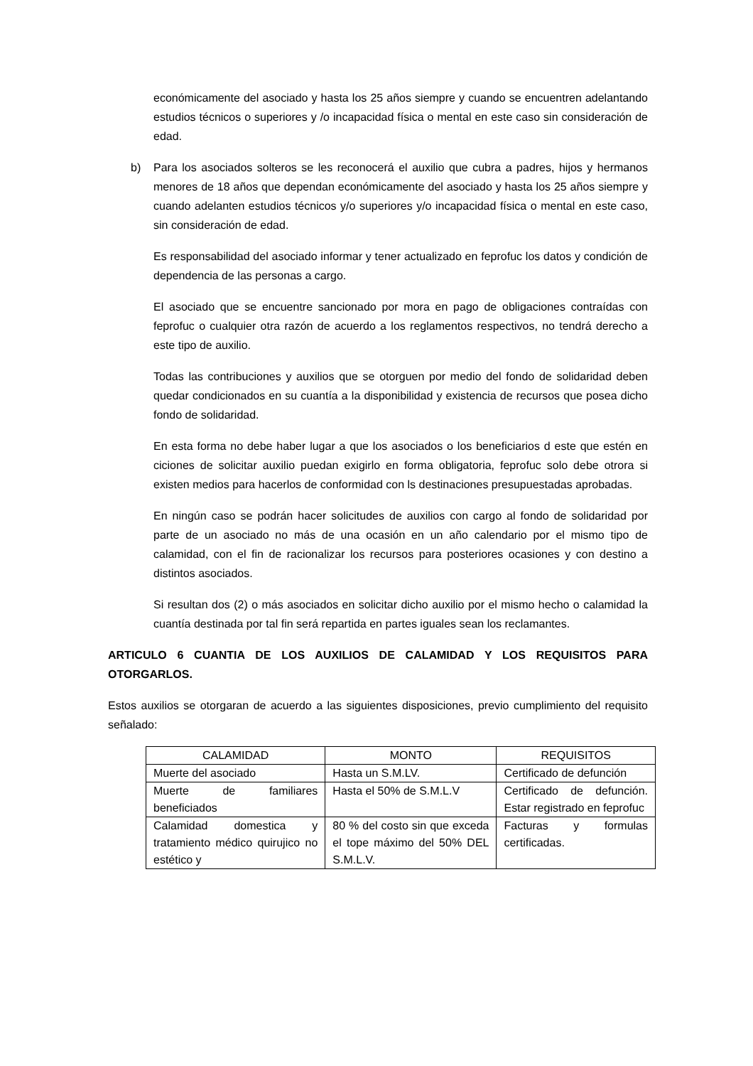económicamente del asociado y hasta los 25 años siempre y cuando se encuentren adelantando estudios técnicos o superiores y /o incapacidad física o mental en este caso sin consideración de edad.
b) Para los asociados solteros se les reconocerá el auxilio que cubra a padres, hijos y hermanos menores de 18 años que dependan económicamente del asociado y hasta los 25 años siempre y cuando adelanten estudios técnicos y/o superiores y/o incapacidad física o mental en este caso, sin consideración de edad.
Es responsabilidad del asociado informar y tener actualizado en feprofuc los datos y condición de dependencia de las personas a cargo.
El asociado que se encuentre sancionado por mora en pago de obligaciones contraídas con feprofuc o cualquier otra razón de acuerdo a los reglamentos respectivos, no tendrá derecho a este tipo de auxilio.
Todas las contribuciones y auxilios que se otorguen por medio del fondo de solidaridad deben quedar condicionados en su cuantía a la disponibilidad y existencia de recursos que posea dicho fondo de solidaridad.
En esta forma no debe haber lugar a que los asociados o los beneficiarios d este que estén en ciciones de solicitar auxilio puedan exigirlo en forma obligatoria, feprofuc solo debe otrora si existen medios para hacerlos de conformidad con ls destinaciones presupuestadas aprobadas.
En ningún caso se podrán hacer solicitudes de auxilios con cargo al fondo de solidaridad por parte de un asociado no más de una ocasión en un año calendario por el mismo tipo de calamidad, con el fin de racionalizar los recursos para posteriores ocasiones y con destino a distintos asociados.
Si resultan dos (2) o más asociados en solicitar dicho auxilio por el mismo hecho o calamidad la cuantía destinada por tal fin será repartida en partes iguales sean los reclamantes.
ARTICULO 6 CUANTIA DE LOS AUXILIOS DE CALAMIDAD Y LOS REQUISITOS PARA OTORGARLOS.
Estos auxilios se otorgaran de acuerdo a las siguientes disposiciones, previo cumplimiento del requisito señalado:
| CALAMIDAD | MONTO | REQUISITOS |
| --- | --- | --- |
| Muerte del asociado | Hasta un S.M.LV. | Certificado de defunción |
| Muerte de familiares beneficiados | Hasta el 50% de S.M.L.V | Certificado de defunción. Estar registrado en feprofuc |
| Calamidad domestica y tratamiento médico quirujico no estético y | 80 % del costo sin que exceda el tope máximo del 50% DEL S.M.L.V. | Facturas y formulas certificadas. |